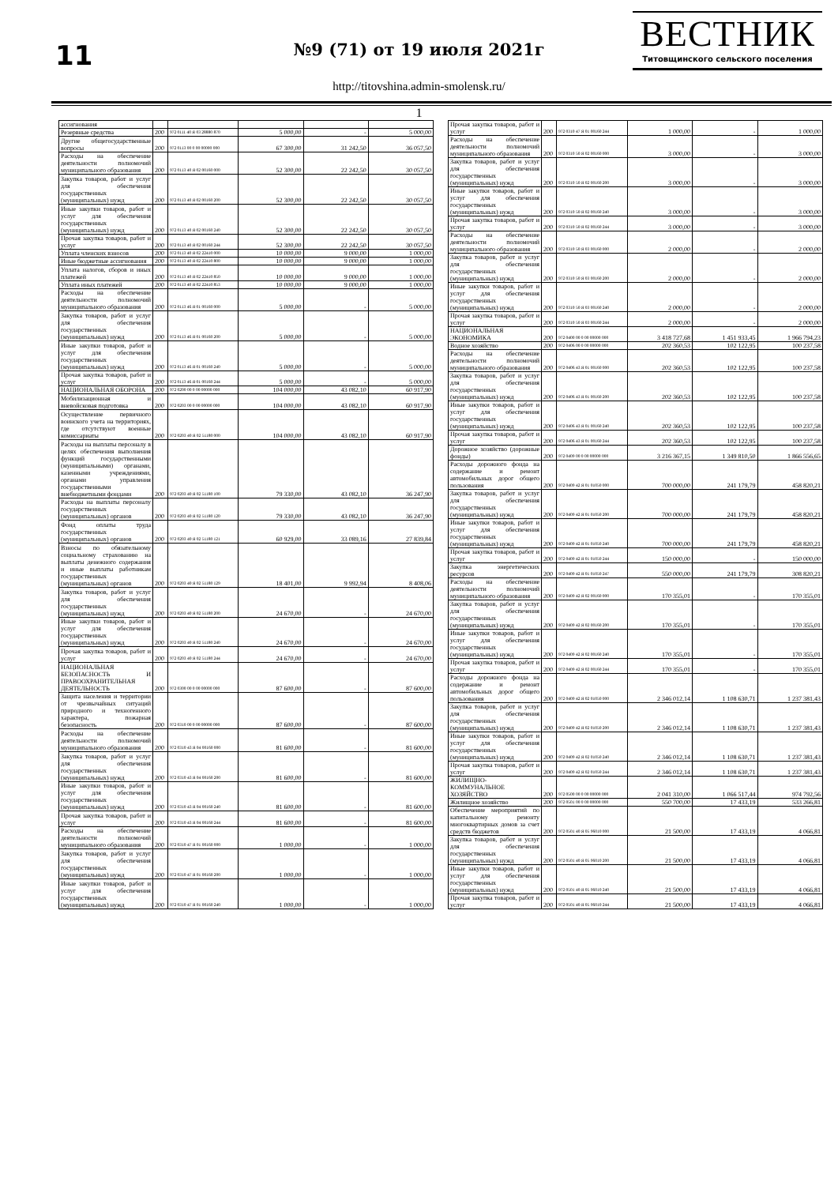11
№9 (71) от 19 июля 2021г
http://titovshina.admin-smolensk.ru/
ВЕСТНИК
Титовщинского сельского поселения
1
| ассигнования | | | | | |
| Резервные средства | 200 | 972 0111 40 Я 03 28880 870 | 5 000,00 | - | 5 000,00 |
| Другие общегосударственные вопросы | 200 | 972 0113 00 0 00 00000 000 | 67 300,00 | 31 242,50 | 36 057,50 |
| Расходы на обеспечение деятельности полномочий муниципального образования | 200 | 972 0113 40 Я 02 00160 000 | 52 300,00 | 22 242,50 | 30 057,50 |
| Закупка товаров, работ и услуг для обеспечения государственных (муниципальных) нужд | 200 | 972 0113 40 Я 02 00160 200 | 52 300,00 | 22 242,50 | 30 057,50 |
| Иные закупки товаров, работ и услуг для обеспечения государственных (муниципальных) нужд | 200 | 972 0113 40 Я 02 00160 240 | 52 300,00 | 22 242,50 | 30 057,50 |
| Прочая закупка товаров, работ и услуг | 200 | 972 0113 40 Я 02 00160 244 | 52 300,00 | 22 242,50 | 30 057,50 |
| Уплата членских взносов | 200 | 972 0113 40 Я 02 22410 000 | 10 000,00 | 9 000,00 | 1 000,00 |
| Иные бюджетные ассигнования | 200 | 972 0113 40 Я 02 22410 800 | 10 000,00 | 9 000,00 | 1 000,00 |
| Уплата налогов, сборов и иных платежей | 200 | 972 0113 40 Я 02 22410 850 | 10 000,00 | 9 000,00 | 1 000,00 |
| Уплата иных платежей | 200 | 972 0113 40 Я 02 22410 853 | 10 000,00 | 9 000,00 | 1 000,00 |
| Расходы на обеспечение деятельности полномочий муниципального образования | 200 | 972 0113 46 Я 01 00160 000 | 5 000,00 | - | 5 000,00 |
| Закупка товаров, работ и услуг для обеспечения государственных (муниципальных) нужд | 200 | 972 0113 46 Я 01 00160 200 | 5 000,00 | - | 5 000,00 |
| Иные закупки товаров, работ и услуг для обеспечения государственных (муниципальных) нужд | 200 | 972 0113 46 Я 01 00160 240 | 5 000,00 | - | 5 000,00 |
| Прочая закупка товаров, работ и услуг | 200 | 972 0113 46 Я 01 00160 244 | 5 000,00 | - | 5 000,00 |
| НАЦИОНАЛЬНАЯ ОБОРОНА | 200 | 972 0200 00 0 00 00000 000 | 104 000,00 | 43 082,10 | 60 917,90 |
| Мобилизационная и вневойсковая подготовка | 200 | 972 0203 00 0 00 00000 000 | 104 000,00 | 43 082,10 | 60 917,90 |
| Осуществление первичного воинского учета на территориях, где отсутствуют военные комиссариаты | 200 | 972 0203 40 Я 02 51180 000 | 104 000,00 | 43 082,10 | 60 917,90 |
| Расходы на выплаты персоналу в целях обеспечения выполнения функций государственными (муниципальными) органами, казенными учреждениями, органами управления государственными внебюджетными фондами | 200 | 972 0203 40 Я 02 51180 100 | 79 330,00 | 43 082,10 | 36 247,90 |
| Расходы на выплаты персоналу государственных (муниципальных) органов | 200 | 972 0203 40 Я 02 51180 120 | 79 330,00 | 43 082,10 | 36 247,90 |
| Фонд оплаты труда государственных (муниципальных) органов | 200 | 972 0203 40 Я 02 51180 121 | 60 929,00 | 33 089,16 | 27 839,84 |
| Взносы по обязательному социальному страхованию на выплаты денежного содержания и иные выплаты работникам государственных (муниципальных) органов | 200 | 972 0203 40 Я 02 51180 129 | 18 401,00 | 9 992,94 | 8 408,06 |
| Закупка товаров, работ и услуг для обеспечения государственных (муниципальных) нужд | 200 | 972 0203 40 Я 02 51180 200 | 24 670,00 | - | 24 670,00 |
| Иные закупки товаров, работ и услуг для обеспечения государственных (муниципальных) нужд | 200 | 972 0203 40 Я 02 51180 240 | 24 670,00 | - | 24 670,00 |
| Прочая закупка товаров, работ и услуг | 200 | 972 0203 40 Я 02 51180 244 | 24 670,00 | - | 24 670,00 |
| НАЦИОНАЛЬНАЯ БЕЗОПАСНОСТЬ И ПРАВООХРАНИТЕЛЬНАЯ ДЕЯТЕЛЬНОСТЬ | 200 | 972 0300 00 0 00 00000 000 | 87 600,00 | - | 87 600,00 |
| Защита населения и территории от чрезвычайных ситуаций природного и техногенного характера, пожарная безопасность | 200 | 972 0310 00 0 00 00000 000 | 87 600,00 | - | 87 600,00 |
| Расходы на обеспечение деятельности полномочий муниципального образования | 200 | 972 0310 43 Я 04 00160 000 | 81 600,00 | - | 81 600,00 |
| Закупка товаров, работ и услуг для обеспечения государственных (муниципальных) нужд | 200 | 972 0310 43 Я 04 00160 200 | 81 600,00 | - | 81 600,00 |
| Иные закупки товаров, работ и услуг для обеспечения государственных (муниципальных) нужд | 200 | 972 0310 43 Я 04 00160 240 | 81 600,00 | - | 81 600,00 |
| Прочая закупка товаров, работ и услуг | 200 | 972 0310 43 Я 04 00160 244 | 81 600,00 | - | 81 600,00 |
| Расходы на обеспечение деятельности полномочий муниципального образования | 200 | 972 0310 47 Я 01 00160 000 | 1 000,00 | - | 1 000,00 |
| Закупка товаров, работ и услуг для обеспечения государственных (муниципальных) нужд | 200 | 972 0310 47 Я 01 00160 200 | 1 000,00 | - | 1 000,00 |
| Иные закупки товаров, работ и услуг для обеспечения государственных (муниципальных) нужд | 200 | 972 0310 47 Я 01 00160 240 | 1 000,00 | - | 1 000,00 |
| Прочая закупка товаров, работ и услуг | 200 | 972 0310 47 Я 01 00160 244 | 1 000,00 | - | 1 000,00 |
| Расходы на обеспечение деятельности полномочий муниципального образования | 200 | 972 0310 50 Я 02 00160 000 | 3 000,00 | - | 3 000,00 |
| Закупка товаров, работ и услуг для обеспечения государственных (муниципальных) нужд | 200 | 972 0310 50 Я 02 00160 200 | 3 000,00 | - | 3 000,00 |
| Иные закупки товаров, работ и услуг для обеспечения государственных (муниципальных) нужд | 200 | 972 0310 50 Я 02 00160 240 | 3 000,00 | - | 3 000,00 |
| Прочая закупка товаров, работ и услуг | 200 | 972 0310 50 Я 02 00160 244 | 3 000,00 | - | 3 000,00 |
| Расходы на обеспечение деятельности полномочий муниципального образования | 200 | 972 0310 50 Я 03 00160 000 | 2 000,00 | - | 2 000,00 |
| Закупка товаров, работ и услуг для обеспечения государственных (муниципальных) нужд | 200 | 972 0310 50 Я 03 00160 200 | 2 000,00 | - | 2 000,00 |
| Иные закупки товаров, работ и услуг для обеспечения государственных (муниципальных) нужд | 200 | 972 0310 50 Я 03 00160 240 | 2 000,00 | - | 2 000,00 |
| Прочая закупка товаров, работ и услуг | 200 | 972 0310 50 Я 03 00160 244 | 2 000,00 | - | 2 000,00 |
| НАЦИОНАЛЬНАЯ ЭКОНОМИКА | 200 | 972 0400 00 0 00 00000 000 | 3 418 727,68 | 1 451 933,45 | 1 966 794,23 |
| Водное хозяйство | 200 | 972 0406 00 0 00 00000 000 | 202 360,53 | 102 122,95 | 100 237,58 |
| Расходы на обеспечение деятельности полномочий муниципального образования | 200 | 972 0406 43 Я 01 00160 000 | 202 360,53 | 102 122,95 | 100 237,58 |
| Закупка товаров, работ и услуг для обеспечения государственных (муниципальных) нужд | 200 | 972 0406 43 Я 01 00160 200 | 202 360,53 | 102 122,95 | 100 237,58 |
| Иные закупки товаров, работ и услуг для обеспечения государственных (муниципальных) нужд | 200 | 972 0406 43 Я 01 00160 240 | 202 360,53 | 102 122,95 | 100 237,58 |
| Прочая закупка товаров, работ и услуг | 200 | 972 0406 43 Я 01 00160 244 | 202 360,53 | 102 122,95 | 100 237,58 |
| Дорожное хозяйство (дорожные фонды) | 200 | 972 0409 00 0 00 00000 000 | 3 216 367,15 | 1 349 810,50 | 1 866 556,65 |
| Расходы дорожного фонда на содержание и ремонт автомобильных дорог общего пользования | 200 | 972 0409 42 Я 01 01050 000 | 700 000,00 | 241 179,79 | 458 820,21 |
| Закупка товаров, работ и услуг для обеспечения государственных (муниципальных) нужд | 200 | 972 0409 42 Я 01 01050 200 | 700 000,00 | 241 179,79 | 458 820,21 |
| Иные закупки товаров, работ и услуг для обеспечения государственных (муниципальных) нужд | 200 | 972 0409 42 Я 01 01050 240 | 700 000,00 | 241 179,79 | 458 820,21 |
| Прочая закупка товаров, работ и услуг | 200 | 972 0409 42 Я 01 01050 244 | 150 000,00 | - | 150 000,00 |
| Закупка энергетических ресурсов | 200 | 972 0409 42 Я 01 01050 247 | 550 000,00 | 241 179,79 | 308 820,21 |
| Расходы на обеспечение деятельности полномочий муниципального образования | 200 | 972 0409 42 Я 02 00160 000 | 170 355,01 | - | 170 355,01 |
| Закупка товаров, работ и услуг для обеспечения государственных (муниципальных) нужд | 200 | 972 0409 42 Я 02 00160 200 | 170 355,01 | - | 170 355,01 |
| Иные закупки товаров, работ и услуг для обеспечения государственных (муниципальных) нужд | 200 | 972 0409 42 Я 02 00160 240 | 170 355,01 | - | 170 355,01 |
| Прочая закупка товаров, работ и услуг | 200 | 972 0409 42 Я 02 00160 244 | 170 355,01 | - | 170 355,01 |
| Расходы дорожного фонда на содержание и ремонт автомобильных дорог общего пользования | 200 | 972 0409 42 Я 02 01050 000 | 2 346 012,14 | 1 108 630,71 | 1 237 381,43 |
| Закупка товаров, работ и услуг для обеспечения государственных (муниципальных) нужд | 200 | 972 0409 42 Я 02 01050 200 | 2 346 012,14 | 1 108 630,71 | 1 237 381,43 |
| Иные закупки товаров, работ и услуг для обеспечения государственных (муниципальных) нужд | 200 | 972 0409 42 Я 02 01050 240 | 2 346 012,14 | 1 108 630,71 | 1 237 381,43 |
| Прочая закупка товаров, работ и услуг | 200 | 972 0409 42 Я 02 01050 244 | 2 346 012,14 | 1 108 630,71 | 1 237 381,43 |
| ЖИЛИЩНО-КОММУНАЛЬНОЕ ХОЗЯЙСТВО | 200 | 972 0500 00 0 00 00000 000 | 2 041 310,00 | 1 066 517,44 | 974 792,56 |
| Жилищное хозяйство | 200 | 972 0501 00 0 00 00000 000 | 550 700,00 | 17 433,19 | 533 266,81 |
| Обеспечение мероприятий по капитальному ремонту многоквартирных домов за счет средств бюджетов | 200 | 972 0501 40 Я 05 96010 000 | 21 500,00 | 17 433,19 | 4 066,81 |
| Закупка товаров, работ и услуг для обеспечения государственных (муниципальных) нужд | 200 | 972 0501 40 Я 05 96010 200 | 21 500,00 | 17 433,19 | 4 066,81 |
| Иные закупки товаров, работ и услуг для обеспечения государственных (муниципальных) нужд | 200 | 972 0501 40 Я 05 96010 240 | 21 500,00 | 17 433,19 | 4 066,81 |
| Прочая закупка товаров, работ и услуг | 200 | 972 0501 40 Я 05 96010 244 | 21 500,00 | 17 433,19 | 4 066,81 |